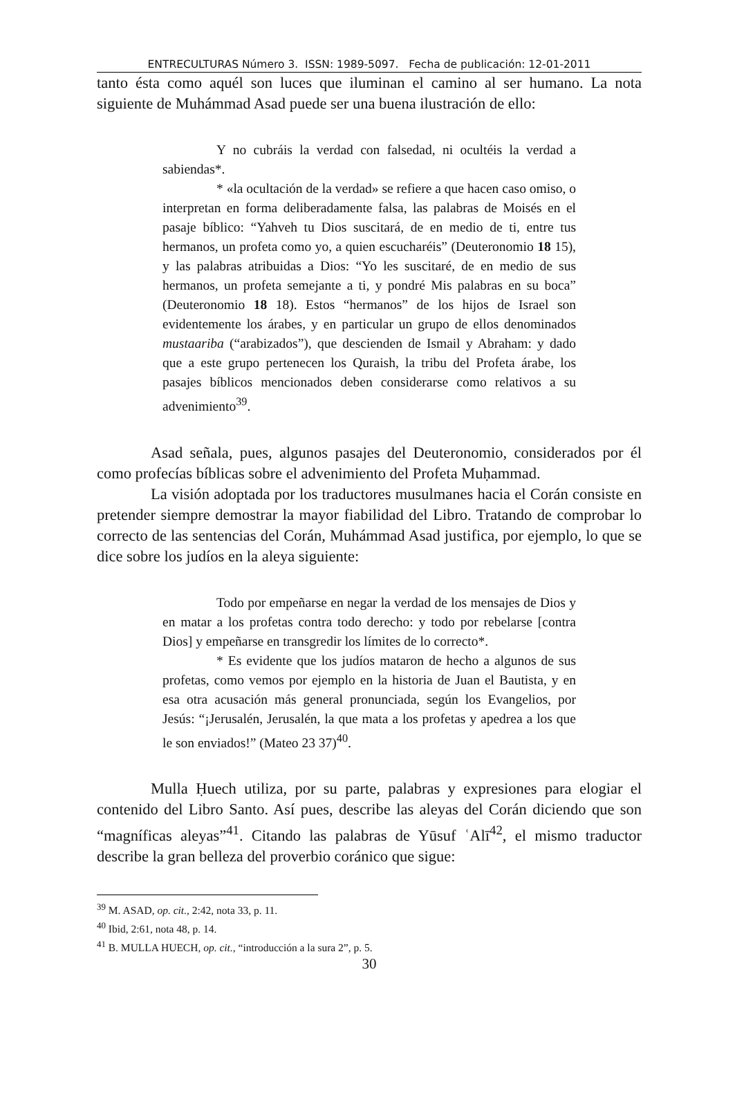ENTRECULTURAS Número 3. ISSN: 1989-5097. Fecha de publicación: 12-01-2011
tanto ésta como aquél son luces que iluminan el camino al ser humano. La nota siguiente de Muhámmad Asad puede ser una buena ilustración de ello:
Y no cubráis la verdad con falsedad, ni ocultéis la verdad a sabiendas*.
* «la ocultación de la verdad» se refiere a que hacen caso omiso, o interpretan en forma deliberadamente falsa, las palabras de Moisés en el pasaje bíblico: “Yahveh tu Dios suscitará, de en medio de ti, entre tus hermanos, un profeta como yo, a quien escucharéis” (Deuteronomio 18 15), y las palabras atribuidas a Dios: “Yo les suscitaré, de en medio de sus hermanos, un profeta semejante a ti, y pondré Mis palabras en su boca” (Deuteronomio 18 18). Estos “hermanos” de los hijos de Israel son evidentemente los árabes, y en particular un grupo de ellos denominados mustaariba (“arabizados”), que descienden de Ismail y Abraham: y dado que a este grupo pertenecen los Quraish, la tribu del Profeta árabe, los pasajes bíblicos mencionados deben considerarse como relativos a su advenimiento<sup>39</sup>.
Asad señala, pues, algunos pasajes del Deuteronomio, considerados por él como profecías bíblicas sobre el advenimiento del Profeta Muḥammad.
La visión adoptada por los traductores musulmanes hacia el Corán consiste en pretender siempre demostrar la mayor fiabilidad del Libro. Tratando de comprobar lo correcto de las sentencias del Corán, Muhámmad Asad justifica, por ejemplo, lo que se dice sobre los judíos en la aleya siguiente:
Todo por empeñarse en negar la verdad de los mensajes de Dios y en matar a los profetas contra todo derecho: y todo por rebelarse [contra Dios] y empeñarse en transgredir los límites de lo correcto*.
* Es evidente que los judíos mataron de hecho a algunos de sus profetas, como vemos por ejemplo en la historia de Juan el Bautista, y en esa otra acusación más general pronunciada, según los Evangelios, por Jesús: “¡Jerusalén, Jerusalén, la que mata a los profetas y apedrea a los que le son enviados!” (Mateo 23 37)<sup>40</sup>.
Mulla Ḥuech utiliza, por su parte, palabras y expresiones para elogiar el contenido del Libro Santo. Así pues, describe las aleyas del Corán diciendo que son “magníficas aleyas”<sup>41</sup>. Citando las palabras de Yūsuf ʿAlī<sup>42</sup>, el mismo traductor describe la gran belleza del proverbio coránico que sigue:
<sup>39</sup> M. ASAD, op. cit., 2:42, nota 33, p. 11.
<sup>40</sup> Ibid, 2:61, nota 48, p. 14.
<sup>41</sup> B. MULLA HUECH, op. cit., “introducción a la sura 2”, p. 5.
30